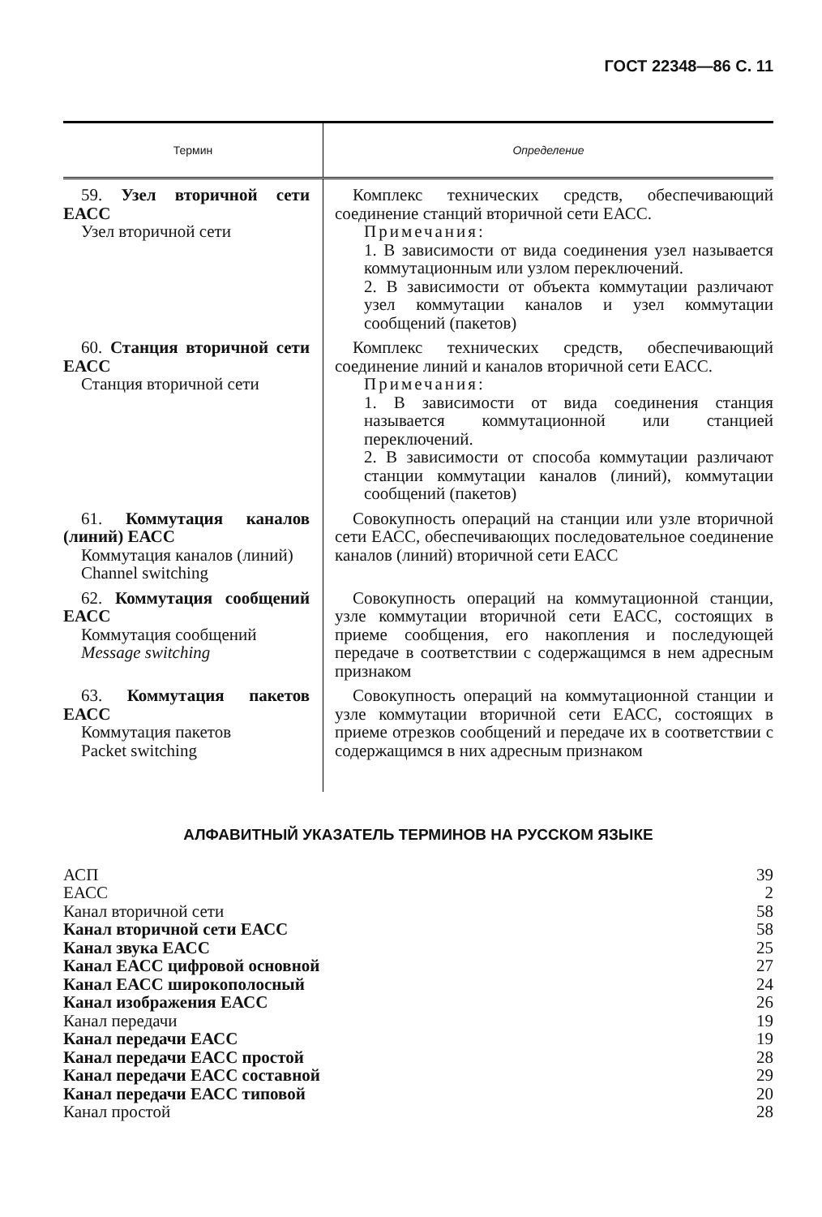ГОСТ 22348—86 С. 11
| Термин | Определение |
| --- | --- |
| 59. Узел вторичной сети ЕАСС Узел вторичной сети | Комплекс технических средств, обеспечивающий соединение станций вторичной сети ЕАСС. Примечания: 1. В зависимости от вида соединения узел называется коммутационным или узлом переключений. 2. В зависимости от объекта коммутации различают узел коммутации каналов и узел коммутации сообщений (пакетов) |
| 60. Станция вторичной сети ЕАСС Станция вторичной сети | Комплекс технических средств, обеспечивающий соединение линий и каналов вторичной сети ЕАСС. Примечания: 1. В зависимости от вида соединения станция называется коммутационной или станцией переключений. 2. В зависимости от способа коммутации различают станции коммутации каналов (линий), коммутации сообщений (пакетов) |
| 61. Коммутация каналов (линий) ЕАСС Коммутация каналов (линий) Channel switching | Совокупность операций на станции или узле вторичной сети ЕАСС, обеспечивающих последовательное соединение каналов (линий) вторичной сети ЕАСС |
| 62. Коммутация сообщений ЕАСС Коммутация сообщений Message switching | Совокупность операций на коммутационной станции, узле коммутации вторичной сети ЕАСС, состоящих в приеме сообщения, его накопления и последующей передаче в соответствии с содержащимся в нем адресным признаком |
| 63. Коммутация пакетов ЕАСС Коммутация пакетов Packet switching | Совокупность операций на коммутационной станции и узле коммутации вторичной сети ЕАСС, состоящих в приеме отрезков сообщений и передаче их в соответствии с содержащимся в них адресным признаком |
АЛФАВИТНЫЙ УКАЗАТЕЛЬ ТЕРМИНОВ НА РУССКОМ ЯЗЫКЕ
АСП 39
ЕАСС 2
Канал вторичной сети 58
Канал вторичной сети ЕАСС 58
Канал звука ЕАСС 25
Канал ЕАСС цифровой основной 27
Канал ЕАСС широкополосный 24
Канал изображения ЕАСС 26
Канал передачи 19
Канал передачи ЕАСС 19
Канал передачи ЕАСС простой 28
Канал передачи ЕАСС составной 29
Канал передачи ЕАСС типовой 20
Канал простой 28